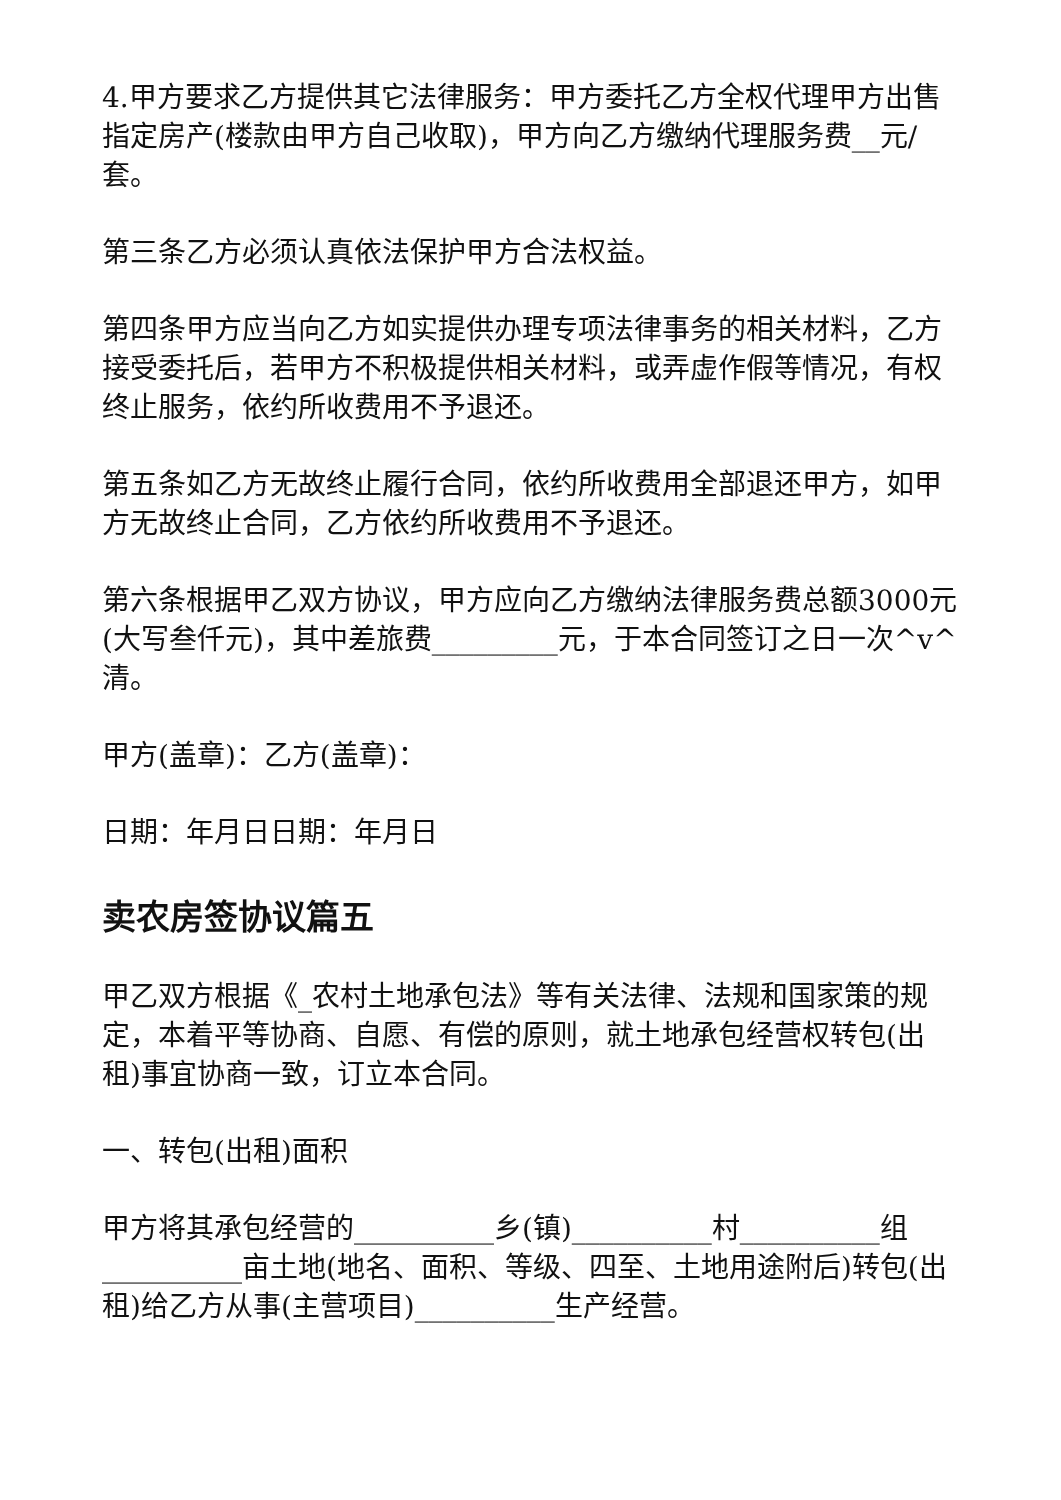4.甲方要求乙方提供其它法律服务：甲方委托乙方全权代理甲方出售指定房产(楼款由甲方自己收取)，甲方向乙方缴纳代理服务费__元/套。
第三条乙方必须认真依法保护甲方合法权益。
第四条甲方应当向乙方如实提供办理专项法律事务的相关材料，乙方接受委托后，若甲方不积极提供相关材料，或弄虚作假等情况，有权终止服务，依约所收费用不予退还。
第五条如乙方无故终止履行合同，依约所收费用全部退还甲方，如甲方无故终止合同，乙方依约所收费用不予退还。
第六条根据甲乙双方协议，甲方应向乙方缴纳法律服务费总额3000元(大写叁仟元)，其中差旅费_________元，于本合同签订之日一次^v^清。
甲方(盖章)：乙方(盖章)：
日期：年月日日期：年月日
卖农房签协议篇五
甲乙双方根据《_农村土地承包法》等有关法律、法规和国家策的规定，本着平等协商、自愿、有偿的原则，就土地承包经营权转包(出租)事宜协商一致，订立本合同。
一、转包(出租)面积
甲方将其承包经营的__________乡(镇)__________村__________组__________亩土地(地名、面积、等级、四至、土地用途附后)转包(出租)给乙方从事(主营项目)__________生产经营。